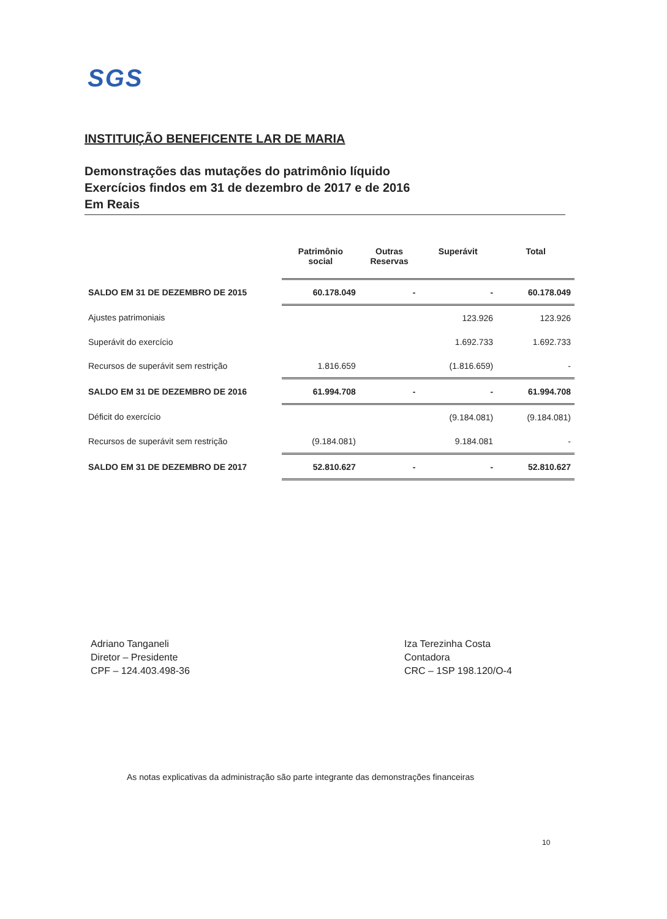SGS
INSTITUIÇÃO BENEFICENTE LAR DE MARIA
Demonstrações das mutações do patrimônio líquido
Exercícios findos em 31 de dezembro de 2017 e de 2016
Em Reais
| | Patrimônio social | Outras Reservas | Superávit | Total |
| --- | --- | --- | --- | --- |
| SALDO EM 31 DE DEZEMBRO DE 2015 | 60.178.049 | - | - | 60.178.049 |
| Ajustes patrimoniais | | | 123.926 | 123.926 |
| Superávit do exercício | | | 1.692.733 | 1.692.733 |
| Recursos de superávit sem restrição | 1.816.659 | | (1.816.659) | - |
| SALDO EM 31 DE DEZEMBRO DE 2016 | 61.994.708 | - | - | 61.994.708 |
| Déficit do exercício | | | (9.184.081) | (9.184.081) |
| Recursos de superávit sem restrição | (9.184.081) | | 9.184.081 | - |
| SALDO EM 31 DE DEZEMBRO DE 2017 | 52.810.627 | - | - | 52.810.627 |
Adriano Tanganeli
Diretor – Presidente
CPF – 124.403.498-36
Iza Terezinha Costa
Contadora
CRC – 1SP 198.120/O-4
As notas explicativas da administração são parte integrante das demonstrações financeiras
10